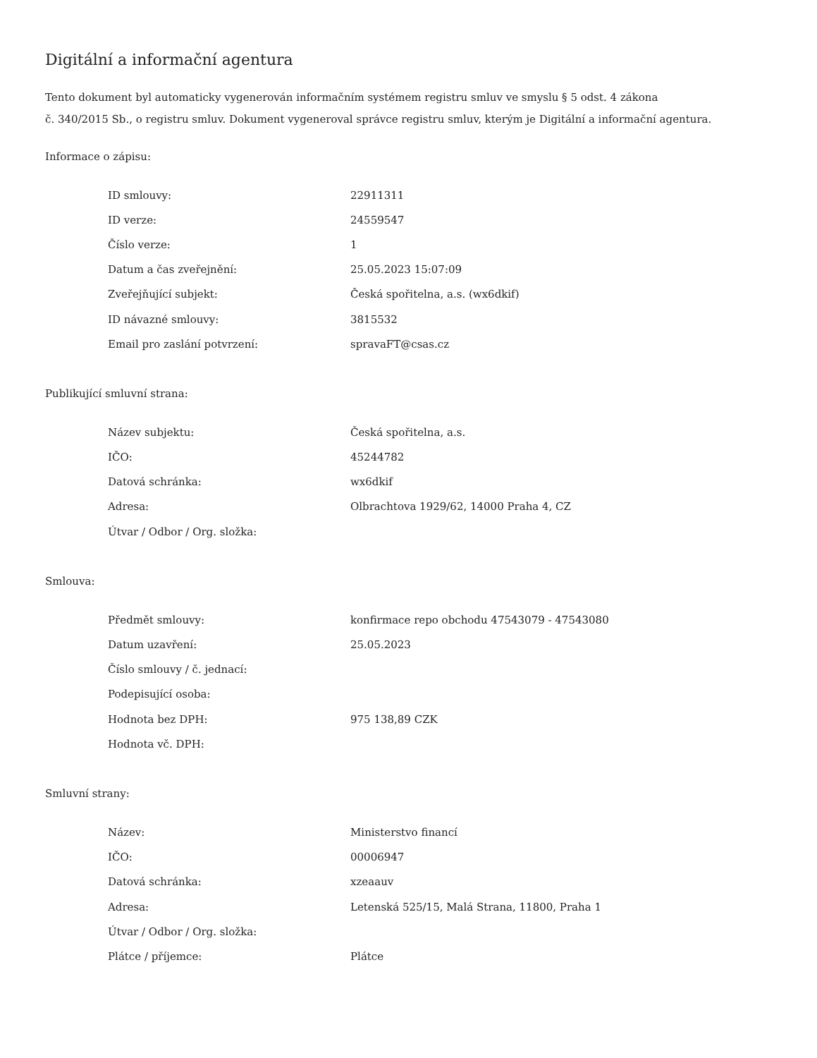Digitální a informační agentura
Tento dokument byl automaticky vygenerován informačním systémem registru smluv ve smyslu § 5 odst. 4 zákona
č. 340/2015 Sb., o registru smluv. Dokument vygeneroval správce registru smluv, kterým je Digitální a informační agentura.
Informace o zápisu:
| ID smlouvy: | 22911311 |
| ID verze: | 24559547 |
| Číslo verze: | 1 |
| Datum a čas zveřejnění: | 25.05.2023 15:07:09 |
| Zveřejňující subjekt: | Česká spořitelna, a.s. (wx6dkif) |
| ID návazné smlouvy: | 3815532 |
| Email pro zaslání potvrzení: | spravaFT@csas.cz |
Publikující smluvní strana:
| Název subjektu: | Česká spořitelna, a.s. |
| IČO: | 45244782 |
| Datová schránka: | wx6dkif |
| Adresa: | Olbrachtova 1929/62, 14000 Praha 4, CZ |
| Útvar / Odbor / Org. složka: | |
Smlouva:
| Předmět smlouvy: | konfirmace repo obchodu 47543079 - 47543080 |
| Datum uzavření: | 25.05.2023 |
| Číslo smlouvy / č. jednací: | |
| Podepisující osoba: | |
| Hodnota bez DPH: | 975 138,89 CZK |
| Hodnota vč. DPH: | |
Smluvní strany:
| Název: | Ministerstvo financí |
| IČO: | 00006947 |
| Datová schránka: | xzeaauv |
| Adresa: | Letenská 525/15, Malá Strana, 11800, Praha 1 |
| Útvar / Odbor / Org. složka: | |
| Plátce / příjemce: | Plátce |